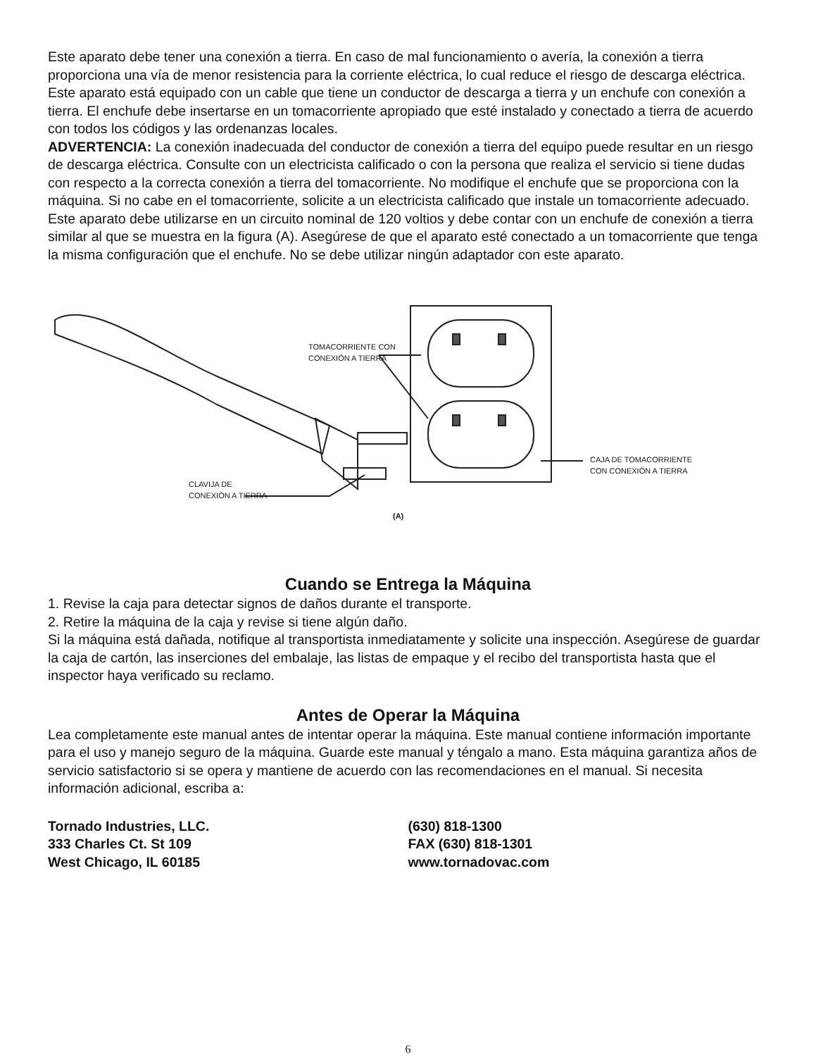Este aparato debe tener una conexión a tierra. En caso de mal funcionamiento o avería, la conexión a tierra proporciona una vía de menor resistencia para la corriente eléctrica, lo cual reduce el riesgo de descarga eléctrica. Este aparato está equipado con un cable que tiene un conductor de descarga a tierra y un enchufe con conexión a tierra. El enchufe debe insertarse en un tomacorriente apropiado que esté instalado y conectado a tierra de acuerdo con todos los códigos y las ordenanzas locales.
ADVERTENCIA: La conexión inadecuada del conductor de conexión a tierra del equipo puede resultar en un riesgo de descarga eléctrica. Consulte con un electricista calificado o con la persona que realiza el servicio si tiene dudas con respecto a la correcta conexión a tierra del tomacorriente. No modifique el enchufe que se proporciona con la máquina. Si no cabe en el tomacorriente, solicite a un electricista calificado que instale un tomacorriente adecuado.
Este aparato debe utilizarse en un circuito nominal de 120 voltios y debe contar con un enchufe de conexión a tierra similar al que se muestra en la figura (A). Asegúrese de que el aparato esté conectado a un tomacorriente que tenga la misma configuración que el enchufe. No se debe utilizar ningún adaptador con este aparato.
TOMACORRIENTE CON
CONEXIÓN A TIERRA
CAJA DE TOMACORRIENTE
CON CONEXIÓN A TIERRA
CLAVIJA DE
CONEXIÓN A TIERRA
(A)
Cuando se Entrega la Máquina
1. Revise la caja para detectar signos de daños durante el transporte.
2. Retire la máquina de la caja y revise si tiene algún daño.
Si la máquina está dañada, notifique al transportista inmediatamente y solicite una inspección. Asegúrese de guardar la caja de cartón, las inserciones del embalaje, las listas de empaque y el recibo del transportista hasta que el inspector haya verificado su reclamo.
Antes de Operar la Máquina
Lea completamente este manual antes de intentar operar la máquina. Este manual contiene información importante para el uso y manejo seguro de la máquina. Guarde este manual y téngalo a mano. Esta máquina garantiza años de servicio satisfactorio si se opera y mantiene de acuerdo con las recomendaciones en el manual. Si necesita información adicional, escriba a:
Tornado Industries, LLC.
333 Charles Ct. St 109
West Chicago, IL 60185
(630) 818-1300
FAX (630) 818-1301
www.tornadovac.com
6